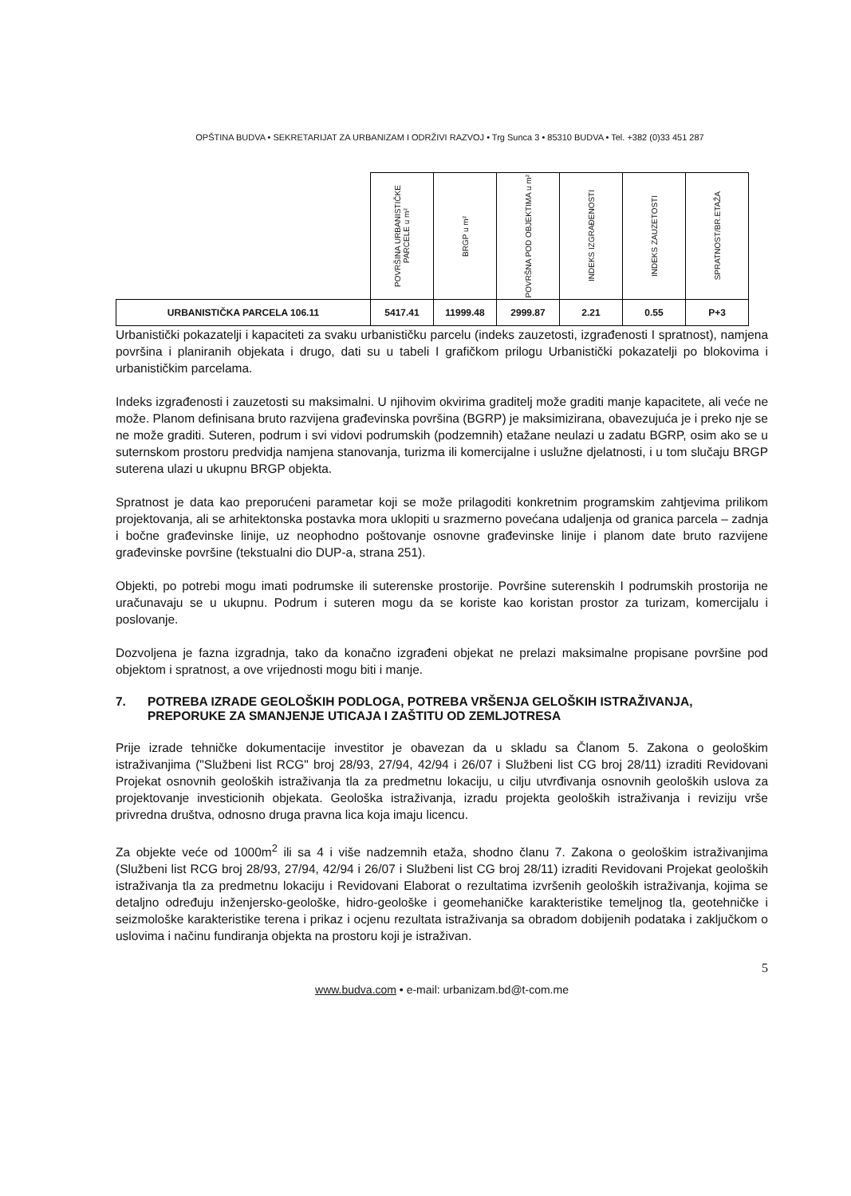OPŠTINA BUDVA • SEKRETARIJAT ZA URBANIZAM I ODRŽIVI RAZVOJ • Trg Sunca 3 • 85310 BUDVA • Tel. +382 (0)33 451 287
| | POVRŠINA URBANISTIČKE PARCELE u m² | BRGP u m² | POVRŠNA POD OBJEKTIMA u m² | INDEKS IZGRAĐENOSTI | INDEKS ZAUZETOSTI | SPRATNOST/BR.ETAŽA |
| --- | --- | --- | --- | --- | --- | --- |
| URBANISTIČKA PARCELA 106.11 | 5417.41 | 11999.48 | 2999.87 | 2.21 | 0.55 | P+3 |
Urbanistički pokazatelji i kapaciteti za svaku urbanističku parcelu (indeks zauzetosti, izgrađenosti I spratnost), namjena površina i planiranih objekata i drugo, dati su u tabeli I grafičkom prilogu Urbanistički pokazatelji po blokovima i urbanističkim parcelama.
Indeks izgrađenosti i zauzetosti su maksimalni. U njihovim okvirima graditelj može graditi manje kapacitete, ali veće ne može. Planom definisana bruto razvijena građevinska površina (BGRP) je maksimizirana, obavezujuća je i preko nje se ne može graditi. Suteren, podrum i svi vidovi podrumskih (podzemnih) etažane neulazi u zadatu BGRP, osim ako se u suternskom prostoru predvidja namjena stanovanja, turizma ili komercijalne i uslužne djelatnosti, i u tom slučaju BRGP suterena ulazi u ukupnu BRGP objekta.
Spratnost je data kao preporućeni parametar koji se može prilagoditi konkretnim programskim zahtjevima prilikom projektovanja, ali se arhitektonska postavka mora uklopiti u srazmerno povećana udaljenja od granica parcela – zadnja i bočne građevinske linije, uz neophodno poštovanje osnovne građevinske linije i planom date bruto razvijene građevinske površine (tekstualni dio DUP-a, strana 251).
Objekti, po potrebi mogu imati podrumske ili suterenske prostorije. Površine suterenskih I podrumskih prostorija ne uračunavaju se u ukupnu. Podrum i suteren mogu da se koriste kao koristan prostor za turizam, komercijalu i poslovanje.
Dozvoljena je fazna izgradnja, tako da konačno izgrađeni objekat ne prelazi maksimalne propisane površine pod objektom i spratnost, a ove vrijednosti mogu biti i manje.
7. POTREBA IZRADE GEOLOŠKIH PODLOGA, POTREBA VRŠENJA GELOŠKIH ISTRAŽIVANJA, PREPORUKE ZA SMANJENJE UTICAJA I ZAŠTITU OD ZEMLJOTRESA
Prije izrade tehničke dokumentacije investitor je obavezan da u skladu sa Članom 5. Zakona o geološkim istraživanjima ("Službeni list RCG" broj 28/93, 27/94, 42/94 i 26/07 i Službeni list CG broj 28/11) izraditi Revidovani Projekat osnovnih geoloških istraživanja tla za predmetnu lokaciju, u cilju utvrđivanja osnovnih geoloških uslova za projektovanje investicionih objekata. Geološka istraživanja, izradu projekta geoloških istraživanja i reviziju vrše privredna društva, odnosno druga pravna lica koja imaju licencu.
Za objekte veće od 1000m<sup>2</sup> ili sa 4 i više nadzemnih etaža, shodno članu 7. Zakona o geološkim istraživanjima (Službeni list RCG broj 28/93, 27/94, 42/94 i 26/07 i Službeni list CG broj 28/11) izraditi Revidovani Projekat geoloških istraživanja tla za predmetnu lokaciju i Revidovani Elaborat o rezultatima izvršenih geoloških istraživanja, kojima se detaljno određuju inženjersko-geološke, hidro-geološke i geomehaničke karakteristike temeljnog tla, geotehničke i seizmološke karakteristike terena i prikaz i ocjenu rezultata istraživanja sa obradom dobijenih podataka i zaključkom o uslovima i načinu fundiranja objekta na prostoru koji je istraživan.
5
www.budva.com • e-mail: urbanizam.bd@t-com.me